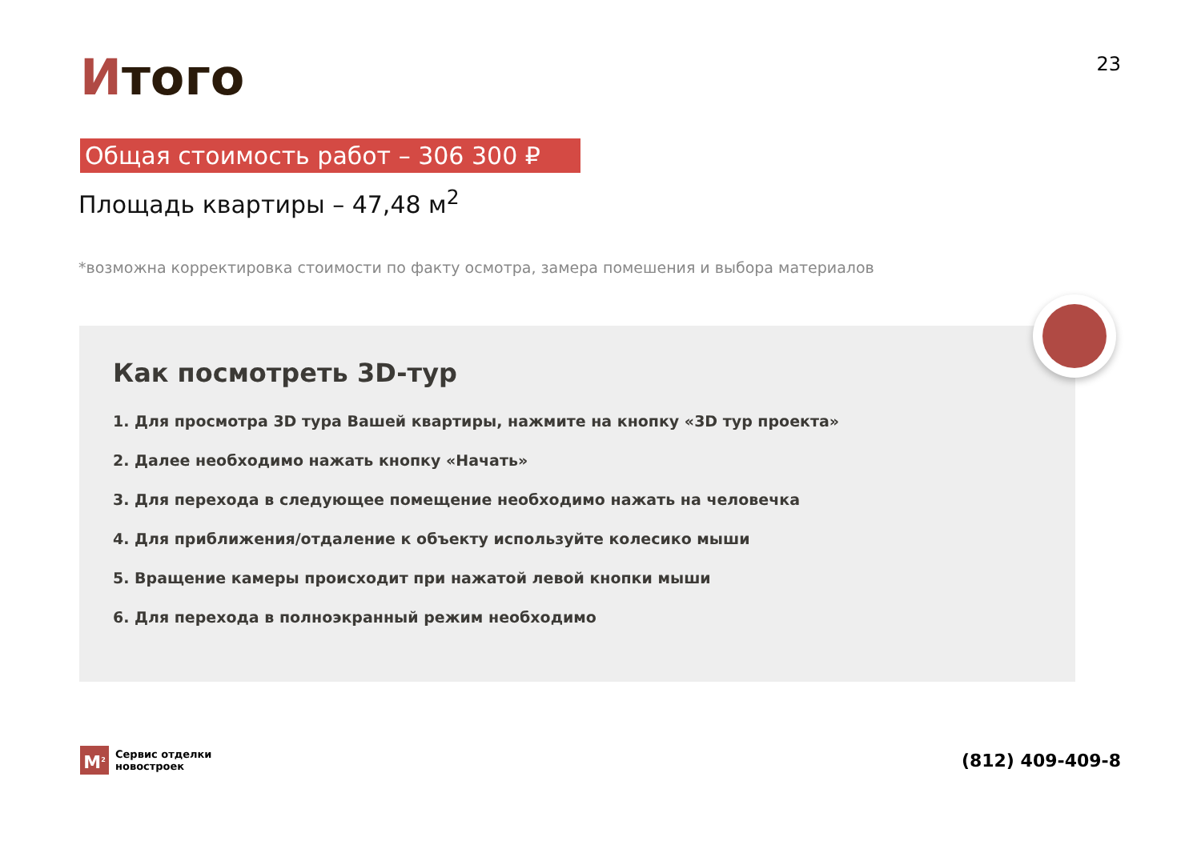Итого
23
Общая стоимость работ – 306 300 ₽
Площадь квартиры – 47,48 м<sup>2</sup>
*возможна корректировка стоимости по факту осмотра, замера помешения и выбора материалов
Как посмотреть 3D-тур
1. Для просмотра 3D тура Вашей квартиры, нажмите на кнопку «3D тур проекта»
2. Далее необходимо нажать кнопку «Начать»
3. Для перехода в следующее помещение необходимо нажать на человечка
4. Для приближения/отдаление к объекту используйте колесико мыши
5. Вращение камеры происходит при нажатой левой кнопки мыши
6. Для перехода в полноэкранный режим необходимо
M<sup>2</sup>
Сервис отделки
новостроек
(812) 409-409-8